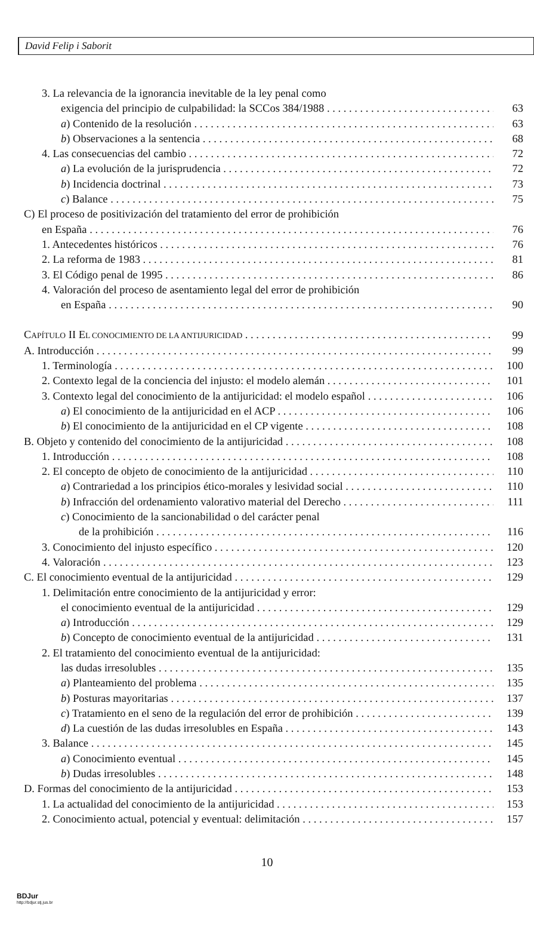David Felip i Saborit
3. La relevancia de la ignorancia inevitable de la ley penal como
exigencia del principio de culpabilidad: la SCCos 384/1988 63
a) Contenido de la resolución 63
b) Observaciones a la sentencia 68
4. Las consecuencias del cambio 72
a) La evolución de la jurisprudencia 72
b) Incidencia doctrinal 73
c) Balance 75
C) El proceso de positivización del tratamiento del error de prohibición
en España 76
1. Antecedentes históricos 76
2. La reforma de 1983 81
3. El Código penal de 1995 86
4. Valoración del proceso de asentamiento legal del error de prohibición
en España 90
CAPÍTULO II EL CONOCIMIENTO DE LA ANTIJURICIDAD 99
A. Introducción 99
1. Terminología 100
2. Contexto legal de la conciencia del injusto: el modelo alemán 101
3. Contexto legal del conocimiento de la antijuricidad: el modelo español 106
a) El conocimiento de la antijuricidad en el ACP 106
b) El conocimiento de la antijuricidad en el CP vigente 108
B. Objeto y contenido del conocimiento de la antijuricidad 108
1. Introducción 108
2. El concepto de objeto de conocimiento de la antijuricidad 110
a) Contrariedad a los principios ético-morales y lesividad social 110
b) Infracción del ordenamiento valorativo material del Derecho 111
c) Conocimiento de la sancionabilidad o del carácter penal
de la prohibición 116
3. Conocimiento del injusto específico 120
4. Valoración 123
C. El conocimiento eventual de la antijuricidad 129
1. Delimitación entre conocimiento de la antijuricidad y error:
el conocimiento eventual de la antijuricidad 129
a) Introducción 129
b) Concepto de conocimiento eventual de la antijuricidad 131
2. El tratamiento del conocimiento eventual de la antijuricidad:
las dudas irresolubles 135
a) Planteamiento del problema 135
b) Posturas mayoritarias 137
c) Tratamiento en el seno de la regulación del error de prohibición 139
d) La cuestión de las dudas irresolubles en España 143
3. Balance 145
a) Conocimiento eventual 145
b) Dudas irresolubles 148
D. Formas del conocimiento de la antijuricidad 153
1. La actualidad del conocimiento de la antijuricidad 153
2. Conocimiento actual, potencial y eventual: delimitación 157
10
BDJur
http://bdjur.stj.jus.br